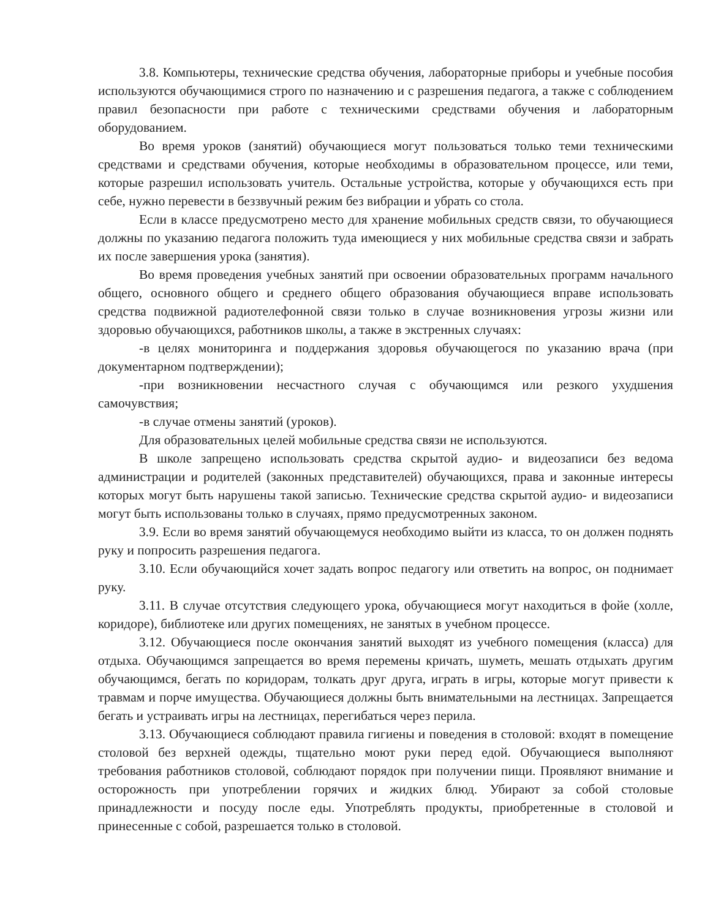3.8. Компьютеры, технические средства обучения, лабораторные приборы и учебные пособия используются обучающимися строго по назначению и с разрешения педагога, а также с соблюдением правил безопасности при работе с техническими средствами обучения и лабораторным оборудованием.
Во время уроков (занятий) обучающиеся могут пользоваться только теми техническими средствами и средствами обучения, которые необходимы в образовательном процессе, или теми, которые разрешил использовать учитель. Остальные устройства, которые у обучающихся есть при себе, нужно перевести в беззвучный режим без вибрации и убрать со стола.
Если в классе предусмотрено место для хранение мобильных средств связи, то обучающиеся должны по указанию педагога положить туда имеющиеся у них мобильные средства связи и забрать их после завершения урока (занятия).
Во время проведения учебных занятий при освоении образовательных программ начального общего, основного общего и среднего общего образования обучающиеся вправе использовать средства подвижной радиотелефонной связи только в случае возникновения угрозы жизни или здоровью обучающихся, работников школы, а также в экстренных случаях:
-в целях мониторинга и поддержания здоровья обучающегося по указанию врача (при документарном подтверждении);
-при возникновении несчастного случая с обучающимся или резкого ухудшения самочувствия;
-в случае отмены занятий (уроков).
Для образовательных целей мобильные средства связи не используются.
В школе запрещено использовать средства скрытой аудио- и видеозаписи без ведома администрации и родителей (законных представителей) обучающихся, права и законные интересы которых могут быть нарушены такой записью. Технические средства скрытой аудио- и видеозаписи могут быть использованы только в случаях, прямо предусмотренных законом.
3.9. Если во время занятий обучающемуся необходимо выйти из класса, то он должен поднять руку и попросить разрешения педагога.
3.10. Если обучающийся хочет задать вопрос педагогу или ответить на вопрос, он поднимает руку.
3.11. В случае отсутствия следующего урока, обучающиеся могут находиться в фойе (холле, коридоре), библиотеке или других помещениях, не занятых в учебном процессе.
3.12. Обучающиеся после окончания занятий выходят из учебного помещения (класса) для отдыха. Обучающимся запрещается во время перемены кричать, шуметь, мешать отдыхать другим обучающимся, бегать по коридорам, толкать друг друга, играть в игры, которые могут привести к травмам и порче имущества. Обучающиеся должны быть внимательными на лестницах. Запрещается бегать и устраивать игры на лестницах, перегибаться через перила.
3.13. Обучающиеся соблюдают правила гигиены и поведения в столовой: входят в помещение столовой без верхней одежды, тщательно моют руки перед едой. Обучающиеся выполняют требования работников столовой, соблюдают порядок при получении пищи. Проявляют внимание и осторожность при употреблении горячих и жидких блюд. Убирают за собой столовые принадлежности и посуду после еды. Употреблять продукты, приобретенные в столовой и принесенные с собой, разрешается только в столовой.